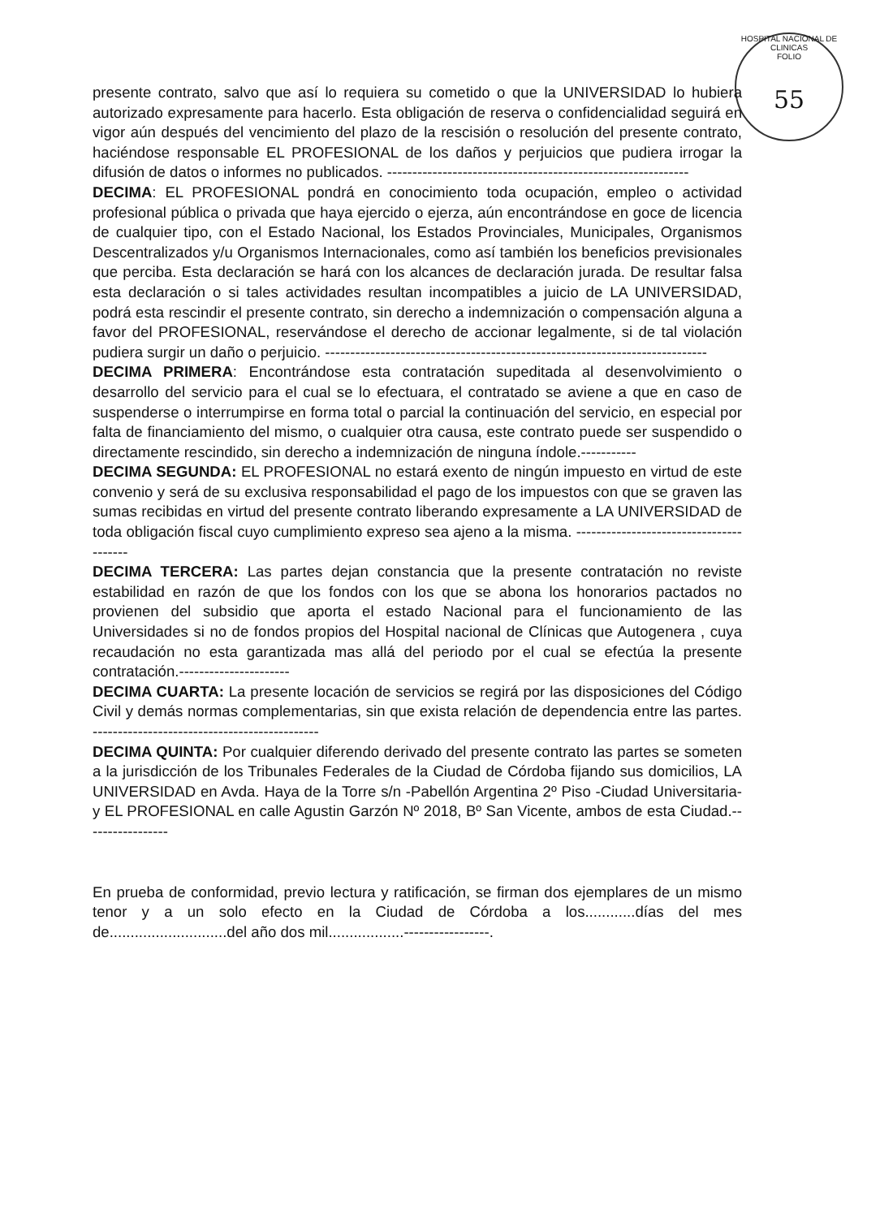HOSPITAL NACIONAL DE CLINICAS
FOLIO
55
presente contrato, salvo que así lo requiera su cometido o que la UNIVERSIDAD lo hubiera autorizado expresamente para hacerlo. Esta obligación de reserva o confidencialidad seguirá en vigor aún después del vencimiento del plazo de la rescisión o resolución del presente contrato, haciéndose responsable EL PROFESIONAL de los daños y perjuicios que pudiera irrogar la difusión de datos o informes no publicados. ------------------------------------------------------------
DECIMA: EL PROFESIONAL pondrá en conocimiento toda ocupación, empleo o actividad profesional pública o privada que haya ejercido o ejerza, aún encontrándose en goce de licencia de cualquier tipo, con el Estado Nacional, los Estados Provinciales, Municipales, Organismos Descentralizados y/u Organismos Internacionales, como así también los beneficios previsionales que perciba. Esta declaración se hará con los alcances de declaración jurada. De resultar falsa esta declaración o si tales actividades resultan incompatibles a juicio de LA UNIVERSIDAD, podrá esta rescindir el presente contrato, sin derecho a indemnización o compensación alguna a favor del PROFESIONAL, reservándose el derecho de accionar legalmente, si de tal violación pudiera surgir un daño o perjuicio. ----------------------------------------------------------------------------
DECIMA PRIMERA: Encontrándose esta contratación supeditada al desenvolvimiento o desarrollo del servicio para el cual se lo efectuara, el contratado se aviene a que en caso de suspenderse o interrumpirse en forma total o parcial la continuación del servicio, en especial por falta de financiamiento del mismo, o cualquier otra causa, este contrato puede ser suspendido o directamente rescindido, sin derecho a indemnización de ninguna índole.-----------
DECIMA SEGUNDA: EL PROFESIONAL no estará exento de ningún impuesto en virtud de este convenio y será de su exclusiva responsabilidad el pago de los impuestos con que se graven las sumas recibidas en virtud del presente contrato liberando expresamente a LA UNIVERSIDAD de toda obligación fiscal cuyo cumplimiento expreso sea ajeno a la misma. ----------------------------------------
DECIMA TERCERA: Las partes dejan constancia que la presente contratación no reviste estabilidad en razón de que los fondos con los que se abona los honorarios pactados no provienen del subsidio que aporta el estado Nacional para el funcionamiento de las Universidades si no de fondos propios del Hospital nacional de Clínicas que Autogenera , cuya recaudación no esta garantizada mas allá del periodo por el cual se efectúa la presente contratación.----------------------
DECIMA CUARTA: La presente locación de servicios se regirá por las disposiciones del Código Civil y demás normas complementarias, sin que exista relación de dependencia entre las partes. ---------------------------------------------
DECIMA QUINTA: Por cualquier diferendo derivado del presente contrato las partes se someten a la jurisdicción de los Tribunales Federales de la Ciudad de Córdoba fijando sus domicilios, LA UNIVERSIDAD en Avda. Haya de la Torre s/n -Pabellón Argentina 2º Piso -Ciudad Universitaria- y EL PROFESIONAL en calle Agustin Garzón Nº 2018, Bº San Vicente, ambos de esta Ciudad.-----------------
En prueba de conformidad, previo lectura y ratificación, se firman dos ejemplares de un mismo tenor y a un solo efecto en la Ciudad de Córdoba a los............días del mes de............................del año dos mil..................-----------------.